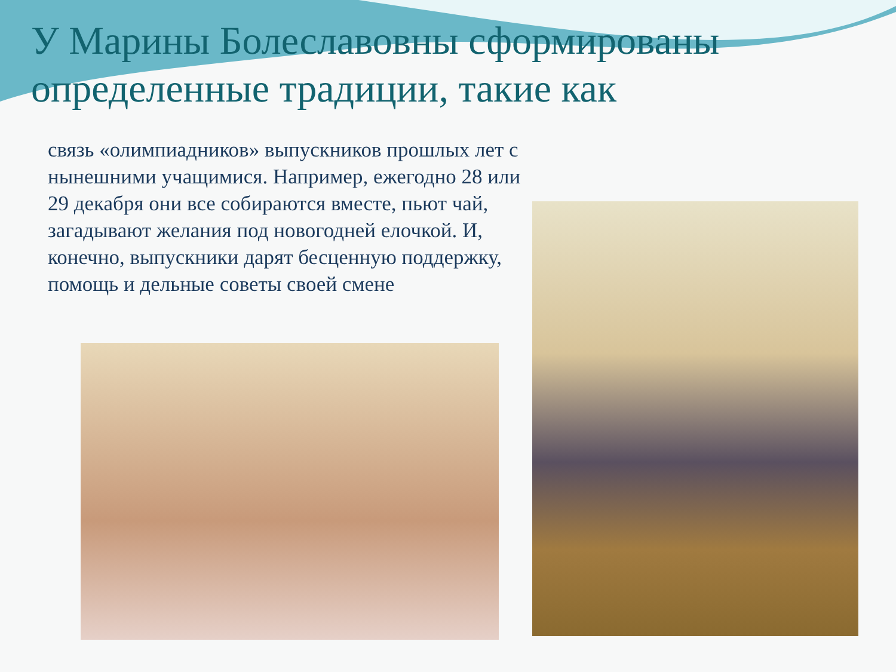У Марины Болеславовны сформированы определенные традиции, такие как
связь «олимпиадников» выпускников прошлых лет с нынешними учащимися. Например, ежегодно 28 или 29 декабря они все собираются вместе, пьют чай, загадывают желания под новогодней елочкой. И, конечно, выпускники дарят бесценную поддержку, помощь и дельные советы своей смене